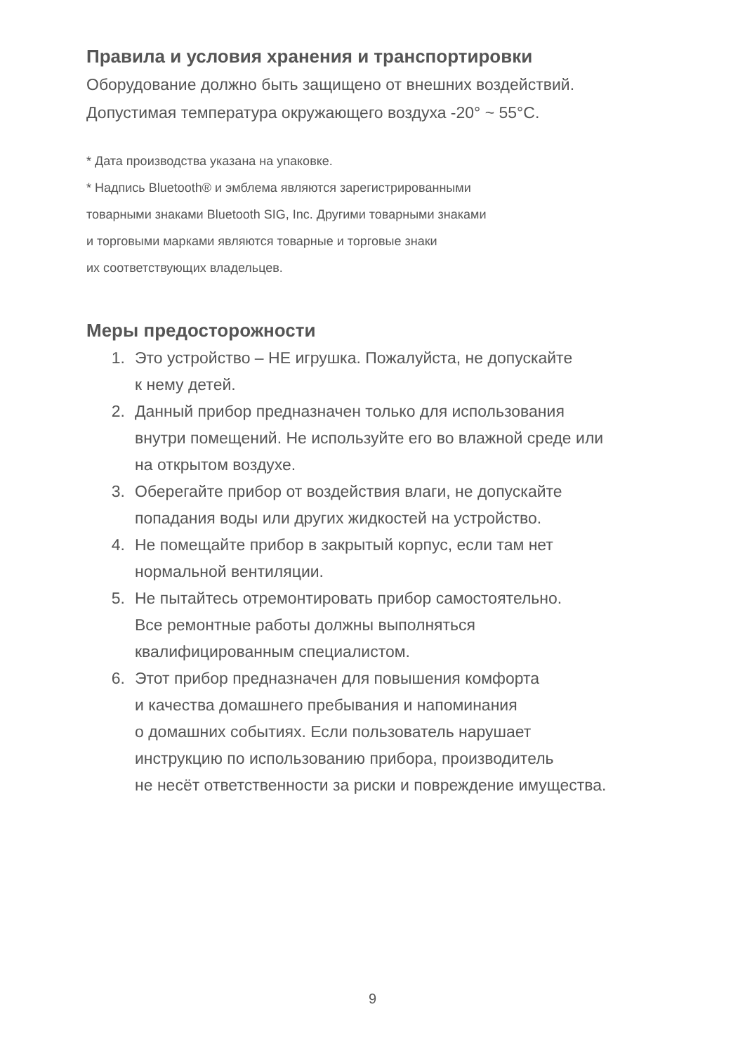Правила и условия хранения и транспортировки
Оборудование должно быть защищено от внешних воздействий.
Допустимая температура окружающего воздуха -20° ~ 55°C.
* Дата производства указана на упаковке.
* Надпись Bluetooth® и эмблема являются зарегистрированными
товарными знаками Bluetooth SIG, Inc. Другими товарными знаками
и торговыми марками являются товарные и торговые знаки
их соответствующих владельцев.
Меры предосторожности
1. Это устройство – НЕ игрушка. Пожалуйста, не допускайте
к нему детей.
2. Данный прибор предназначен только для использования
внутри помещений. Не используйте его во влажной среде или
на открытом воздухе.
3. Оберегайте прибор от воздействия влаги, не допускайте
попадания воды или других жидкостей на устройство.
4. Не помещайте прибор в закрытый корпус, если там нет
нормальной вентиляции.
5. Не пытайтесь отремонтировать прибор самостоятельно.
Все ремонтные работы должны выполняться
квалифицированным специалистом.
6. Этот прибор предназначен для повышения комфорта
и качества домашнего пребывания и напоминания
о домашних событиях. Если пользователь нарушает
инструкцию по использованию прибора, производитель
не несёт ответственности за риски и повреждение имущества.
9